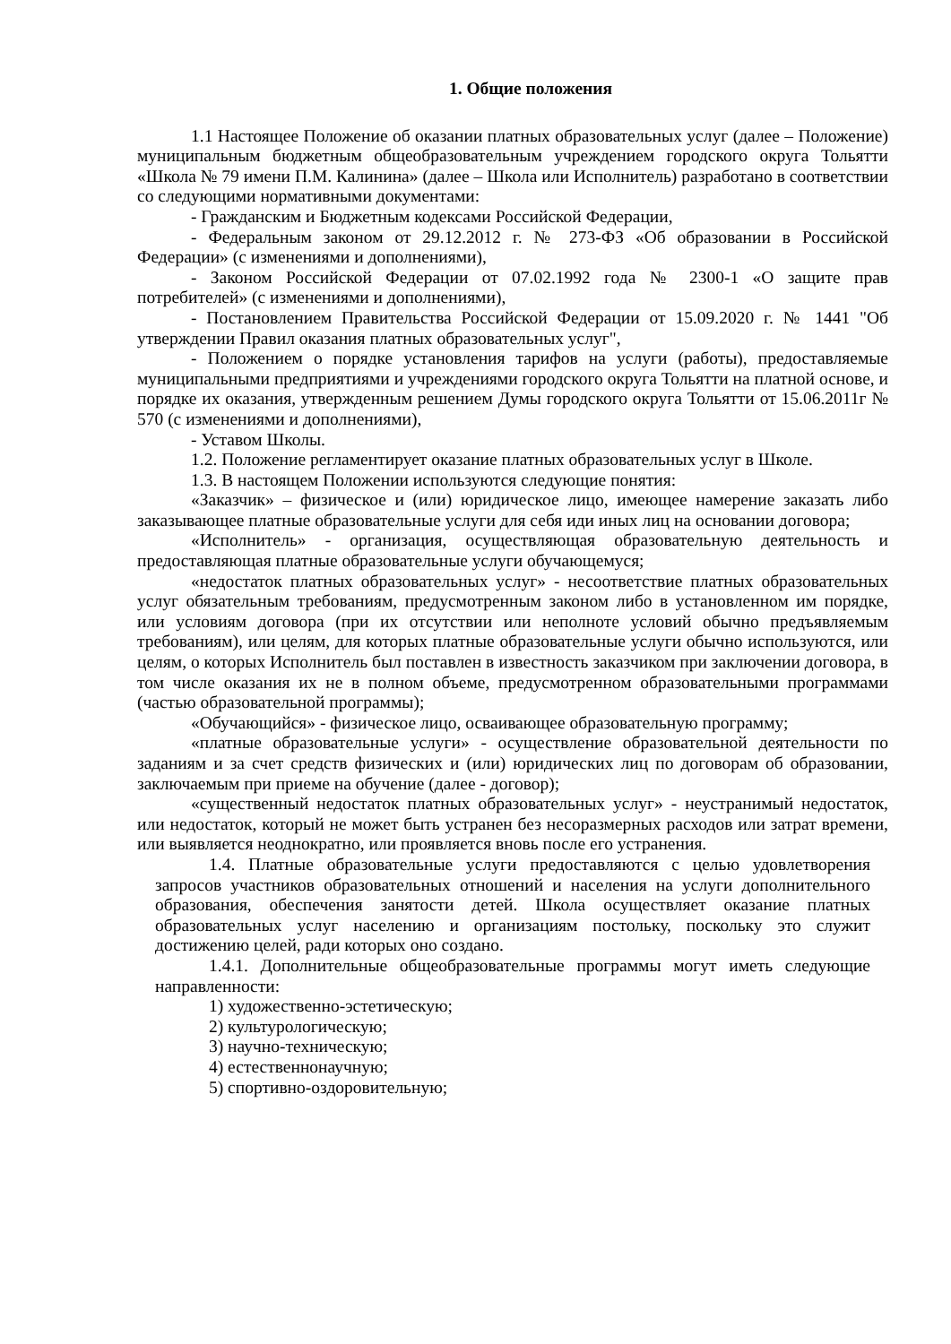1. Общие положения
1.1 Настоящее Положение об оказании платных образовательных услуг (далее – Положение) муниципальным бюджетным общеобразовательным учреждением городского округа Тольятти «Школа № 79 имени П.М. Калинина» (далее – Школа или Исполнитель) разработано в соответствии со следующими нормативными документами:
- Гражданским и Бюджетным кодексами Российской Федерации,
- Федеральным законом от 29.12.2012 г. № 273-ФЗ «Об образовании в Российской Федерации» (с изменениями и дополнениями),
- Законом Российской Федерации от 07.02.1992 года № 2300-1 «О защите прав потребителей» (с изменениями и дополнениями),
- Постановлением Правительства Российской Федерации от 15.09.2020 г. № 1441 "Об утверждении Правил оказания платных образовательных услуг",
- Положением о порядке установления тарифов на услуги (работы), предоставляемые муниципальными предприятиями и учреждениями городского округа Тольятти на платной основе, и порядке их оказания, утвержденным решением Думы городского округа Тольятти от 15.06.2011г № 570 (с изменениями и дополнениями),
- Уставом Школы.
1.2. Положение регламентирует оказание платных образовательных услуг в Школе.
1.3. В настоящем Положении используются следующие понятия:
«Заказчик» – физическое и (или) юридическое лицо, имеющее намерение заказать либо заказывающее платные образовательные услуги для себя иди иных лиц на основании договора;
«Исполнитель» - организация, осуществляющая образовательную деятельность и предоставляющая платные образовательные услуги обучающемуся;
«недостаток платных образовательных услуг» - несоответствие платных образовательных услуг обязательным требованиям, предусмотренным законом либо в установленном им порядке, или условиям договора (при их отсутствии или неполноте условий обычно предъявляемым требованиям), или целям, для которых платные образовательные услуги обычно используются, или целям, о которых Исполнитель был поставлен в известность заказчиком при заключении договора, в том числе оказания их не в полном объеме, предусмотренном образовательными программами (частью образовательной программы);
«Обучающийся» - физическое лицо, осваивающее образовательную программу;
«платные образовательные услуги» - осуществление образовательной деятельности по заданиям и за счет средств физических и (или) юридических лиц по договорам об образовании, заключаемым при приеме на обучение (далее - договор);
«существенный недостаток платных образовательных услуг» - неустранимый недостаток, или недостаток, который не может быть устранен без несоразмерных расходов или затрат времени, или выявляется неоднократно, или проявляется вновь после его устранения.
1.4. Платные образовательные услуги предоставляются с целью удовлетворения запросов участников образовательных отношений и населения на услуги дополнительного образования, обеспечения занятости детей. Школа осуществляет оказание платных образовательных услуг населению и организациям постольку, поскольку это служит достижению целей, ради которых оно создано.
1.4.1. Дополнительные общеобразовательные программы могут иметь следующие направленности:
1) художественно-эстетическую;
2) культурологическую;
3) научно-техническую;
4) естественнонаучную;
5) спортивно-оздоровительную;